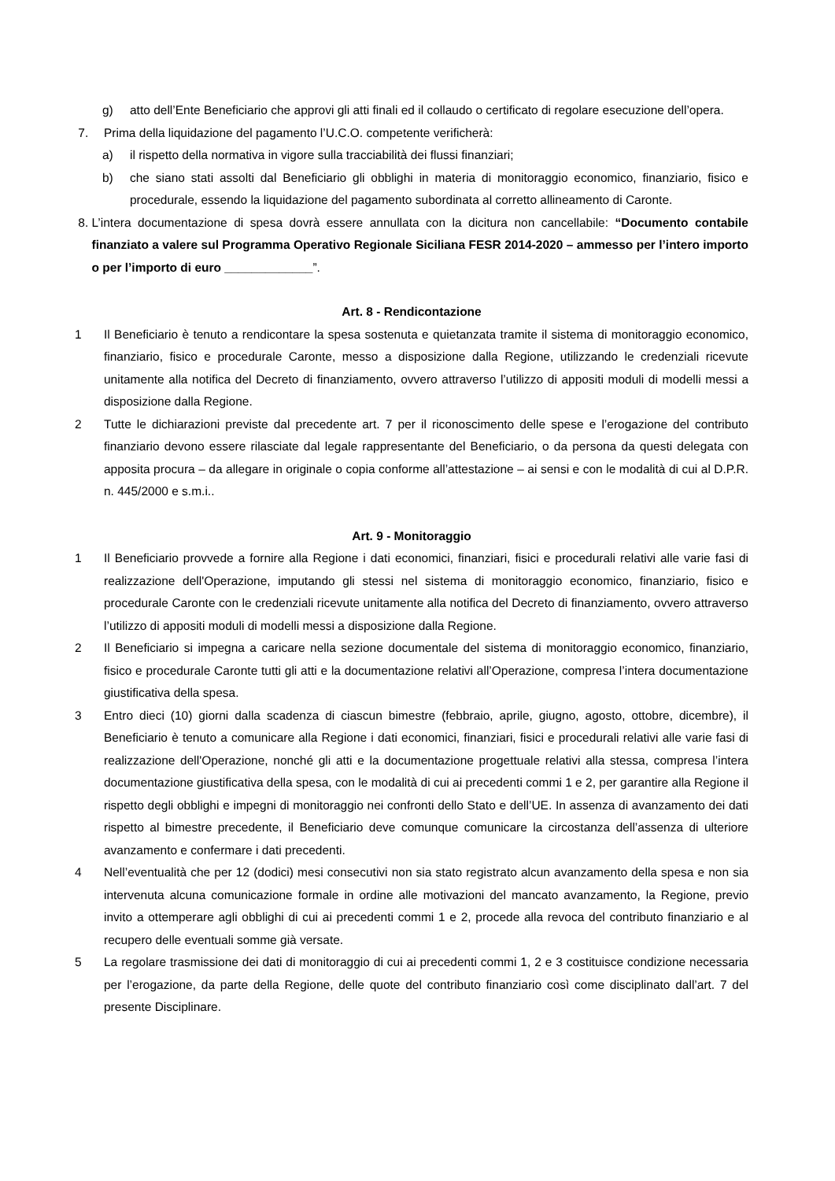g) atto dell’Ente Beneficiario che approvi gli atti finali ed il collaudo o certificato di regolare esecuzione dell’opera.
7. Prima della liquidazione del pagamento l’U.C.O. competente verificherà:
a) il rispetto della normativa in vigore sulla tracciabilità dei flussi finanziari;
b) che siano stati assolti dal Beneficiario gli obblighi in materia di monitoraggio economico, finanziario, fisico e procedurale, essendo la liquidazione del pagamento subordinata al corretto allineamento di Caronte.
8. L’intera documentazione di spesa dovrà essere annullata con la dicitura non cancellabile: “Documento contabile finanziato a valere sul Programma Operativo Regionale Siciliana FESR 2014-2020 – ammesso per l’intero importo o per l’importo di euro _____________”.
Art. 8 - Rendicontazione
1 Il Beneficiario è tenuto a rendicontare la spesa sostenuta e quietanzata tramite il sistema di monitoraggio economico, finanziario, fisico e procedurale Caronte, messo a disposizione dalla Regione, utilizzando le credenziali ricevute unitamente alla notifica del Decreto di finanziamento, ovvero attraverso l’utilizzo di appositi moduli di modelli messi a disposizione dalla Regione.
2 Tutte le dichiarazioni previste dal precedente art. 7 per il riconoscimento delle spese e l’erogazione del contributo finanziario devono essere rilasciate dal legale rappresentante del Beneficiario, o da persona da questi delegata con apposita procura – da allegare in originale o copia conforme all’attestazione – ai sensi e con le modalità di cui al D.P.R. n. 445/2000 e s.m.i..
Art. 9 - Monitoraggio
1 Il Beneficiario provvede a fornire alla Regione i dati economici, finanziari, fisici e procedurali relativi alle varie fasi di realizzazione dell'Operazione, imputando gli stessi nel sistema di monitoraggio economico, finanziario, fisico e procedurale Caronte con le credenziali ricevute unitamente alla notifica del Decreto di finanziamento, ovvero attraverso l’utilizzo di appositi moduli di modelli messi a disposizione dalla Regione.
2 Il Beneficiario si impegna a caricare nella sezione documentale del sistema di monitoraggio economico, finanziario, fisico e procedurale Caronte tutti gli atti e la documentazione relativi all’Operazione, compresa l’intera documentazione giustificativa della spesa.
3 Entro dieci (10) giorni dalla scadenza di ciascun bimestre (febbraio, aprile, giugno, agosto, ottobre, dicembre), il Beneficiario è tenuto a comunicare alla Regione i dati economici, finanziari, fisici e procedurali relativi alle varie fasi di realizzazione dell'Operazione, nonché gli atti e la documentazione progettuale relativi alla stessa, compresa l’intera documentazione giustificativa della spesa, con le modalità di cui ai precedenti commi 1 e 2, per garantire alla Regione il rispetto degli obblighi e impegni di monitoraggio nei confronti dello Stato e dell’UE. In assenza di avanzamento dei dati rispetto al bimestre precedente, il Beneficiario deve comunque comunicare la circostanza dell’assenza di ulteriore avanzamento e confermare i dati precedenti.
4 Nell’eventualità che per 12 (dodici) mesi consecutivi non sia stato registrato alcun avanzamento della spesa e non sia intervenuta alcuna comunicazione formale in ordine alle motivazioni del mancato avanzamento, la Regione, previo invito a ottemperare agli obblighi di cui ai precedenti commi 1 e 2, procede alla revoca del contributo finanziario e al recupero delle eventuali somme già versate.
5 La regolare trasmissione dei dati di monitoraggio di cui ai precedenti commi 1, 2 e 3 costituisce condizione necessaria per l’erogazione, da parte della Regione, delle quote del contributo finanziario così come disciplinato dall’art. 7 del presente Disciplinare.